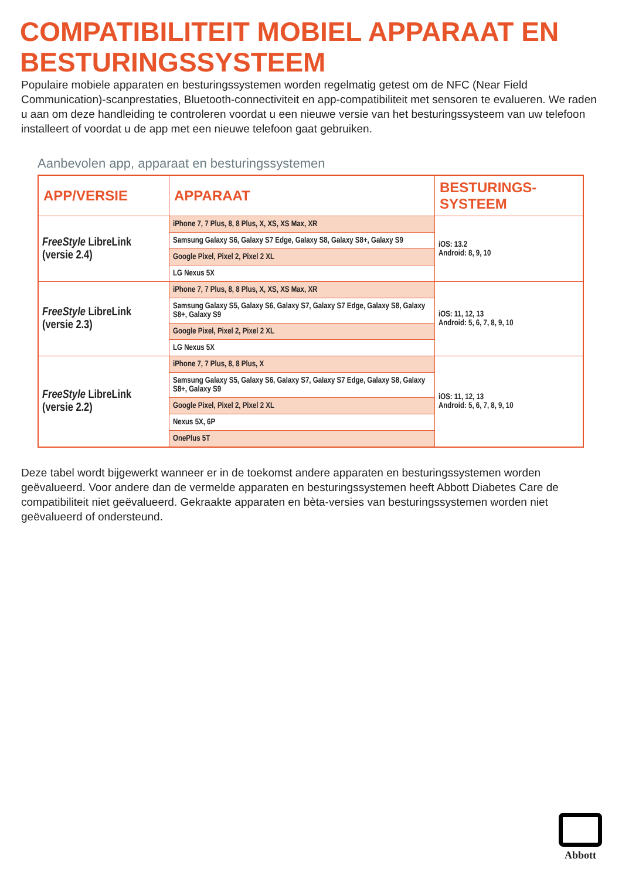COMPATIBILITEIT MOBIEL APPARAAT EN BESTURINGSSYSTEEM
Populaire mobiele apparaten en besturingssystemen worden regelmatig getest om de NFC (Near Field Communication)-scanprestaties, Bluetooth-connectiviteit en app-compatibiliteit met sensoren te evalueren. We raden u aan om deze handleiding te controleren voordat u een nieuwe versie van het besturingssysteem van uw telefoon installeert of voordat u de app met een nieuwe telefoon gaat gebruiken.
Aanbevolen app, apparaat en besturingssystemen
| APP/VERSIE | APPARAAT | BESTURINGS- SYSTEEM |
| --- | --- | --- |
| FreeStyle LibreLink (versie 2.4) | iPhone 7, 7 Plus, 8, 8 Plus, X, XS, XS Max, XR | iOS: 13.2 Android: 8, 9, 10 |
| | Samsung Galaxy S6, Galaxy S7 Edge, Galaxy S8, Galaxy S8+, Galaxy S9 | |
| | Google Pixel, Pixel 2, Pixel 2 XL | |
| | LG Nexus 5X | |
| FreeStyle LibreLink (versie 2.3) | iPhone 7, 7 Plus, 8, 8 Plus, X, XS, XS Max, XR | iOS: 11, 12, 13 Android: 5, 6, 7, 8, 9, 10 |
| | Samsung Galaxy S5, Galaxy S6, Galaxy S7, Galaxy S7 Edge, Galaxy S8, Galaxy S8+, Galaxy S9 | |
| | Google Pixel, Pixel 2, Pixel 2 XL | |
| | LG Nexus 5X | |
| FreeStyle LibreLink (versie 2.2) | iPhone 7, 7 Plus, 8, 8 Plus, X | iOS: 11, 12, 13 Android: 5, 6, 7, 8, 9, 10 |
| | Samsung Galaxy S5, Galaxy S6, Galaxy S7, Galaxy S7 Edge, Galaxy S8, Galaxy S8+, Galaxy S9 | |
| | Google Pixel, Pixel 2, Pixel 2 XL | |
| | Nexus 5X, 6P | |
| | OnePlus 5T | |
Deze tabel wordt bijgewerkt wanneer er in de toekomst andere apparaten en besturingssystemen worden geëvalueerd. Voor andere dan de vermelde apparaten en besturingssystemen heeft Abbott Diabetes Care de compatibiliteit niet geëvalueerd. Gekraakte apparaten en bèta-versies van besturingssystemen worden niet geëvalueerd of ondersteund.
Abbott